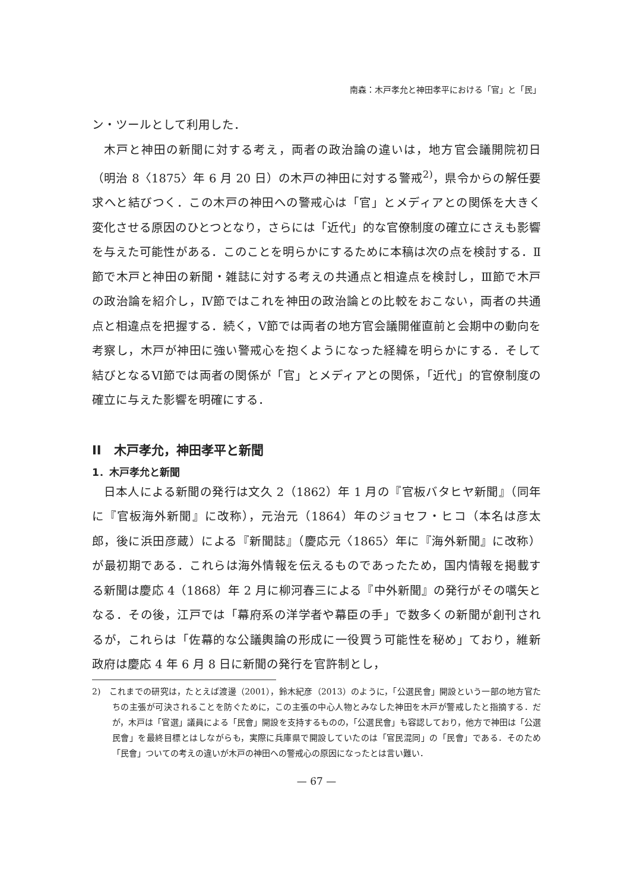南森：木戸孝允と神田孝平における「官」と「民」
ン・ツールとして利用した．
木戸と神田の新聞に対する考え，両者の政治論の違いは，地方官会議開院初日（明治 8〈1875〉年 6 月 20 日）の木戸の神田に対する警戒<sup>2)</sup>，県令からの解任要求へと結びつく．この木戸の神田への警戒心は「官」とメディアとの関係を大きく変化させる原因のひとつとなり，さらには「近代」的な官僚制度の確立にさえも影響を与えた可能性がある．このことを明らかにするために本稿は次の点を検討する．Ⅱ節で木戸と神田の新聞・雑誌に対する考えの共通点と相違点を検討し，Ⅲ節で木戸の政治論を紹介し，Ⅳ節ではこれを神田の政治論との比較をおこない，両者の共通点と相違点を把握する．続く，Ⅴ節では両者の地方官会議開催直前と会期中の動向を考察し，木戸が神田に強い警戒心を抱くようになった経緯を明らかにする．そして結びとなるⅥ節では両者の関係が「官」とメディアとの関係，「近代」的官僚制度の確立に与えた影響を明確にする．
II　木戸孝允，神田孝平と新聞
1．木戸孝允と新聞
日本人による新聞の発行は文久 2（1862）年 1 月の『官板バタヒヤ新聞』（同年に『官板海外新聞』に改称），元治元（1864）年のジョセフ・ヒコ（本名は彦太郎，後に浜田彦蔵）による『新聞誌』（慶応元〈1865〉年に『海外新聞』に改称）が最初期である．これらは海外情報を伝えるものであったため，国内情報を掲載する新聞は慶応 4（1868）年 2 月に柳河春三による『中外新聞』の発行がその嚆矢となる．その後，江戸では「幕府系の洋学者や幕臣の手」で数多くの新聞が創刊されるが，これらは「佐幕的な公議輿論の形成に一役買う可能性を秘め」ており，維新政府は慶応 4 年 6 月 8 日に新聞の発行を官許制とし，
2)　これまでの研究は，たとえば渡邊（2001），鈴木紀彦（2013）のように，「公選民會」開設という一部の地方官たちの主張が可決されることを防ぐために，この主張の中心人物とみなした神田を木戸が警戒したと指摘する．だが，木戸は「官選」議員による「民會」開設を支持するものの，「公選民會」も容認しており，他方で神田は「公選民會」を最終目標とはしながらも，実際に兵庫県で開設していたのは「官民混同」の「民會」である．そのため「民會」ついての考えの違いが木戸の神田への警戒心の原因になったとは言い難い．
— 67 —